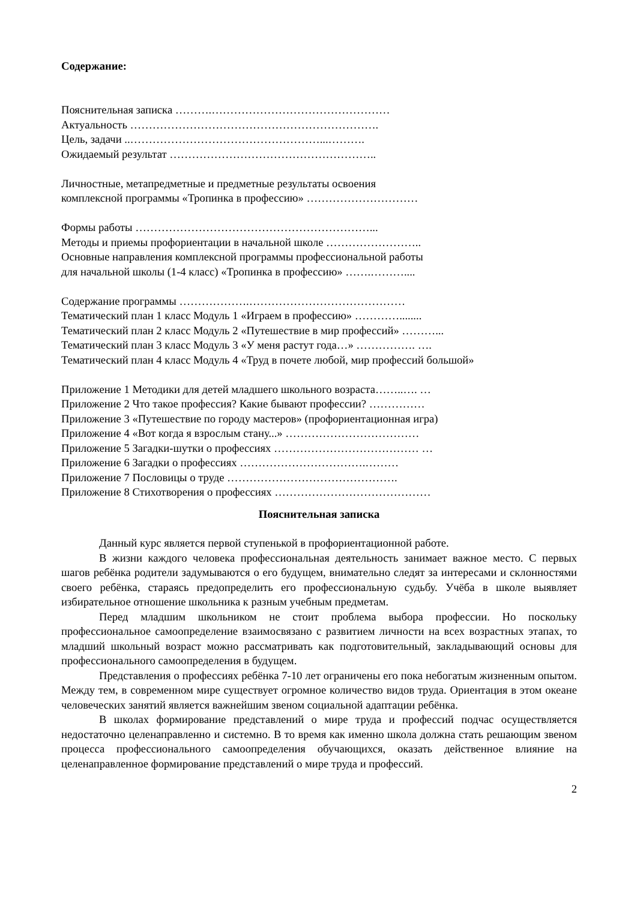Содержание:
Пояснительная записка ……….…………………………………………
Актуальность ………………………………………………………….
Цель, задачи ..……………………………………………...……….
Ожидаемый результат ………………………………………………..
Личностные, метапредметные и предметные результаты освоения
комплексной программы «Тропинка в профессию» …………………………
Формы работы ………………………………………………………...
Методы и приемы профориентации в начальной школе ……………………..
Основные направления комплексной программы профессиональной работы
для начальной школы (1-4 класс) «Тропинка в профессию» …….………....
Содержание программы ……………….……………………………………
Тематический план 1 класс Модуль 1 «Играем в профессию» …………........
Тематический план 2 класс Модуль 2 «Путешествие в мир профессий» ………...
Тематический план 3 класс Модуль 3 «У меня растут года…» ……………. ….
Тематический план 4 класс Модуль 4 «Труд в почете любой, мир профессий большой»
Приложение 1 Методики для детей младшего школьного возраста……..…. …
Приложение 2 Что такое профессия? Какие бывают профессии? ……………
Приложение 3 «Путешествие по городу мастеров» (профориентационная игра)
Приложение 4 «Вот когда я взрослым стану...» ………………………………
Приложение 5 Загадки-шутки о профессиях ………………………………… …
Приложение 6 Загадки о профессиях …………………………….………
Приложение 7 Пословицы о труде ……………………………………….
Приложение 8 Стихотворения о профессиях ……………………………………
Пояснительная записка
Данный курс является первой ступенькой в профориентационной работе.
В жизни каждого человека профессиональная деятельность занимает важное место. С первых шагов ребёнка родители задумываются о его будущем, внимательно следят за интересами и склонностями своего ребёнка, стараясь предопределить его профессиональную судьбу. Учёба в школе выявляет избирательное отношение школьника к разным учебным предметам.
Перед младшим школьником не стоит проблема выбора профессии. Но поскольку профессиональное самоопределение взаимосвязано с развитием личности на всех возрастных этапах, то младший школьный возраст можно рассматривать как подготовительный, закладывающий основы для профессионального самоопределения в будущем.
Представления о профессиях ребёнка 7-10 лет ограничены его пока небогатым жизненным опытом. Между тем, в современном мире существует огромное количество видов труда. Ориентация в этом океане человеческих занятий является важнейшим звеном социальной адаптации ребёнка.
В школах формирование представлений о мире труда и профессий подчас осуществляется недостаточно целенаправленно и системно. В то время как именно школа должна стать решающим звеном процесса профессионального самоопределения обучающихся, оказать действенное влияние на целенаправленное формирование представлений о мире труда и профессий.
2